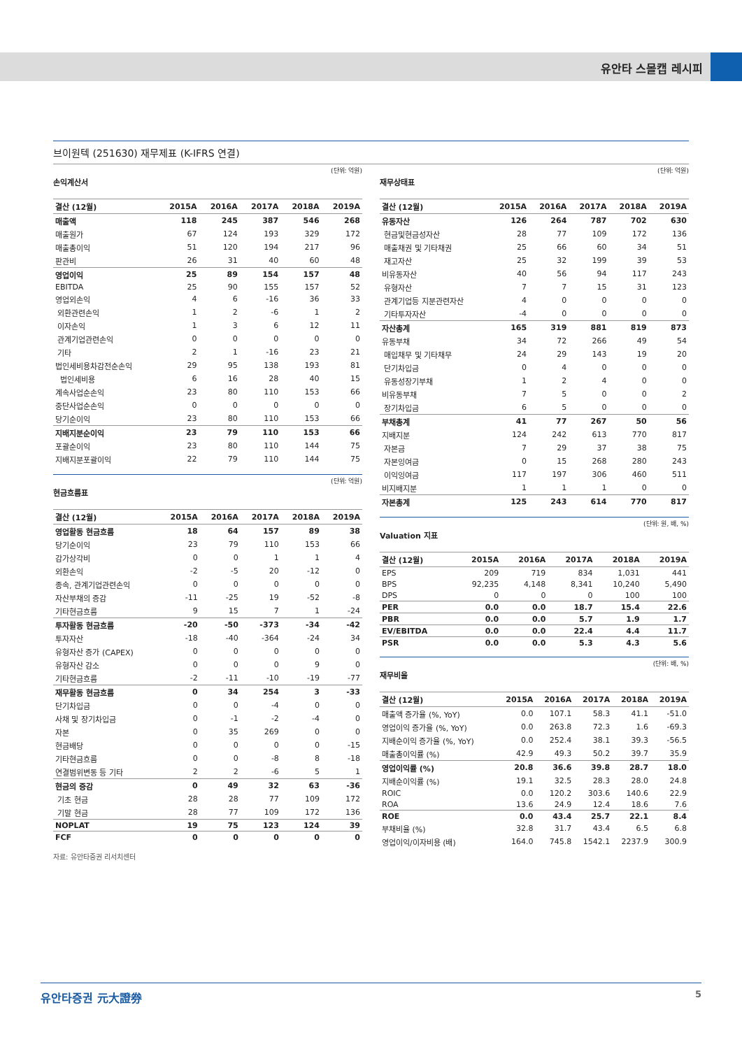유안타 스몰캡 레시피
브이원텍 (251630) 재무제표 (K-IFRS 연결)
(단위: 억원)
손익계산서
| 결산 (12월) | 2015A | 2016A | 2017A | 2018A | 2019A |
| --- | --- | --- | --- | --- | --- |
| 매출액 | 118 | 245 | 387 | 546 | 268 |
| 매출원가 | 67 | 124 | 193 | 329 | 172 |
| 매출총이익 | 51 | 120 | 194 | 217 | 96 |
| 판관비 | 26 | 31 | 40 | 60 | 48 |
| 영업이익 | 25 | 89 | 154 | 157 | 48 |
| EBITDA | 25 | 90 | 155 | 157 | 52 |
| 영업외손익 | 4 | 6 | -16 | 36 | 33 |
| 외환관련손익 | 1 | 2 | -6 | 1 | 2 |
| 이자손익 | 1 | 3 | 6 | 12 | 11 |
| 관계기업관련손익 | 0 | 0 | 0 | 0 | 0 |
| 기타 | 2 | 1 | -16 | 23 | 21 |
| 법인세비용차감전순손익 | 29 | 95 | 138 | 193 | 81 |
| 법인세비용 | 6 | 16 | 28 | 40 | 15 |
| 계속사업순손익 | 23 | 80 | 110 | 153 | 66 |
| 중단사업순손익 | 0 | 0 | 0 | 0 | 0 |
| 당기순이익 | 23 | 80 | 110 | 153 | 66 |
| 지배지분순이익 | 23 | 79 | 110 | 153 | 66 |
| 포괄순이익 | 23 | 80 | 110 | 144 | 75 |
| 지배지분포괄이익 | 22 | 79 | 110 | 144 | 75 |
(단위: 억원)
현금흐름표
| 결산 (12월) | 2015A | 2016A | 2017A | 2018A | 2019A |
| --- | --- | --- | --- | --- | --- |
| 영업활동 현금흐름 | 18 | 64 | 157 | 89 | 38 |
| 당기순이익 | 23 | 79 | 110 | 153 | 66 |
| 감가상각비 | 0 | 0 | 1 | 1 | 4 |
| 외환손익 | -2 | -5 | 20 | -12 | 0 |
| 종속, 관계기업관련손익 | 0 | 0 | 0 | 0 | 0 |
| 자산부채의 증감 | -11 | -25 | 19 | -52 | -8 |
| 기타현금흐름 | 9 | 15 | 7 | 1 | -24 |
| 투자활동 현금흐름 | -20 | -50 | -373 | -34 | -42 |
| 투자자산 | -18 | -40 | -364 | -24 | 34 |
| 유형자산 증가 (CAPEX) | 0 | 0 | 0 | 0 | 0 |
| 유형자산 감소 | 0 | 0 | 0 | 9 | 0 |
| 기타현금흐름 | -2 | -11 | -10 | -19 | -77 |
| 재무활동 현금흐름 | 0 | 34 | 254 | 3 | -33 |
| 단기차입금 | 0 | 0 | -4 | 0 | 0 |
| 사채 및 장기차입금 | 0 | -1 | -2 | -4 | 0 |
| 자본 | 0 | 35 | 269 | 0 | 0 |
| 현금배당 | 0 | 0 | 0 | 0 | -15 |
| 기타현금흐름 | 0 | 0 | -8 | 8 | -18 |
| 연결범위변동 등 기타 | 2 | 2 | -6 | 5 | 1 |
| 현금의 증감 | 0 | 49 | 32 | 63 | -36 |
| 기초 현금 | 28 | 28 | 77 | 109 | 172 |
| 기말 현금 | 28 | 77 | 109 | 172 | 136 |
| NOPLAT | 19 | 75 | 123 | 124 | 39 |
| FCF | 0 | 0 | 0 | 0 | 0 |
자료: 유안타증권 리서치센터
(단위: 억원)
재무상태표
| 결산 (12월) | 2015A | 2016A | 2017A | 2018A | 2019A |
| --- | --- | --- | --- | --- | --- |
| 유동자산 | 126 | 264 | 787 | 702 | 630 |
| 현금및현금성자산 | 28 | 77 | 109 | 172 | 136 |
| 매출채권 및 기타채권 | 25 | 66 | 60 | 34 | 51 |
| 재고자산 | 25 | 32 | 199 | 39 | 53 |
| 비유동자산 | 40 | 56 | 94 | 117 | 243 |
| 유형자산 | 7 | 7 | 15 | 31 | 123 |
| 관계기업등 지분관련자산 | 4 | 0 | 0 | 0 | 0 |
| 기타투자자산 | -4 | 0 | 0 | 0 | 0 |
| 자산총계 | 165 | 319 | 881 | 819 | 873 |
| 유동부채 | 34 | 72 | 266 | 49 | 54 |
| 매입채무 및 기타채무 | 24 | 29 | 143 | 19 | 20 |
| 단기차입금 | 0 | 4 | 0 | 0 | 0 |
| 유동성장기부채 | 1 | 2 | 4 | 0 | 0 |
| 비유동부채 | 7 | 5 | 0 | 0 | 2 |
| 장기차입금 | 6 | 5 | 0 | 0 | 0 |
| 부채총계 | 41 | 77 | 267 | 50 | 56 |
| 지배지분 | 124 | 242 | 613 | 770 | 817 |
| 자본금 | 7 | 29 | 37 | 38 | 75 |
| 자본잉여금 | 0 | 15 | 268 | 280 | 243 |
| 이익잉여금 | 117 | 197 | 306 | 460 | 511 |
| 비지배지분 | 1 | 1 | 1 | 0 | 0 |
| 자본총계 | 125 | 243 | 614 | 770 | 817 |
(단위: 원, 배, %)
Valuation 지표
| 결산 (12월) | 2015A | 2016A | 2017A | 2018A | 2019A |
| --- | --- | --- | --- | --- | --- |
| EPS | 209 | 719 | 834 | 1,031 | 441 |
| BPS | 92,235 | 4,148 | 8,341 | 10,240 | 5,490 |
| DPS | 0 | 0 | 0 | 100 | 100 |
| PER | 0.0 | 0.0 | 18.7 | 15.4 | 22.6 |
| PBR | 0.0 | 0.0 | 5.7 | 1.9 | 1.7 |
| EV/EBITDA | 0.0 | 0.0 | 22.4 | 4.4 | 11.7 |
| PSR | 0.0 | 0.0 | 5.3 | 4.3 | 5.6 |
(단위: 배, %)
재무비율
| 결산 (12월) | 2015A | 2016A | 2017A | 2018A | 2019A |
| --- | --- | --- | --- | --- | --- |
| 매출액 증가율 (%, YoY) | 0.0 | 107.1 | 58.3 | 41.1 | -51.0 |
| 영업이익 증가율 (%, YoY) | 0.0 | 263.8 | 72.3 | 1.6 | -69.3 |
| 지배순이익 증가율 (%, YoY) | 0.0 | 252.4 | 38.1 | 39.3 | -56.5 |
| 매출총이익률 (%) | 42.9 | 49.3 | 50.2 | 39.7 | 35.9 |
| 영업이익률 (%) | 20.8 | 36.6 | 39.8 | 28.7 | 18.0 |
| 지배순이익률 (%) | 19.1 | 32.5 | 28.3 | 28.0 | 24.8 |
| ROIC | 0.0 | 120.2 | 303.6 | 140.6 | 22.9 |
| ROA | 13.6 | 24.9 | 12.4 | 18.6 | 7.6 |
| ROE | 0.0 | 43.4 | 25.7 | 22.1 | 8.4 |
| 부채비율 (%) | 32.8 | 31.7 | 43.4 | 6.5 | 6.8 |
| 영업이익/이자비용 (배) | 164.0 | 745.8 | 1542.1 | 2237.9 | 300.9 |
유안타증권 元大證券 5